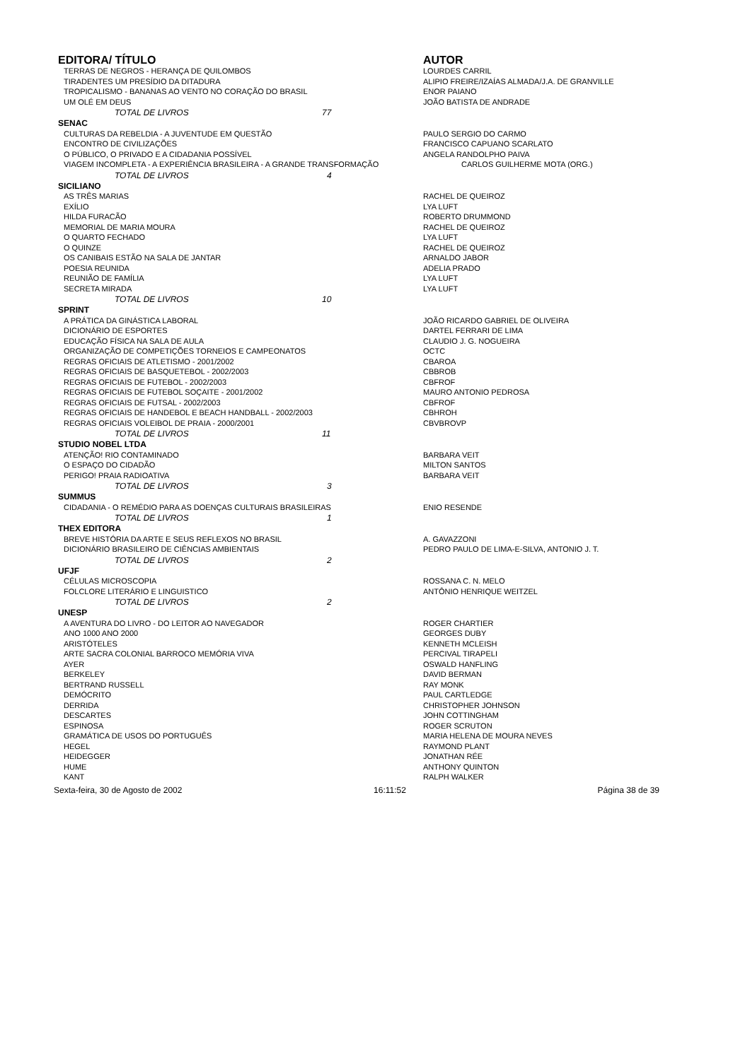| EDITORA/ TÍTULO | AUTOR |
| --- | --- |
| TERRAS DE NEGROS - HERANÇA DE QUILOMBOS | LOURDES CARRIL |
| TIRADENTES UM PRESÍDIO DA DITADURA | ALIPIO FREIRE/IZAÍAS ALMADA/J.A. DE GRANVILLE |
| TROPICALISMO - BANANAS AO VENTO NO CORAÇÃO DO BRASIL | ENOR PAIANO |
| UM OLÉ EM DEUS | JOÃO BATISTA DE ANDRADE |
| TOTAL DE LIVROS 77 | |
| SENAC | |
| CULTURAS DA REBELDIA - A JUVENTUDE EM QUESTÃO | PAULO SERGIO DO CARMO |
| ENCONTRO DE CIVILIZAÇÕES | FRANCISCO CAPUANO SCARLATO |
| O PÚBLICO, O PRIVADO E A CIDADANIA POSSÍVEL | ANGELA RANDOLPHO PAIVA |
| VIAGEM INCOMPLETA - A EXPERIÊNCIA BRASILEIRA - A GRANDE TRANSFORMAÇÃO | CARLOS GUILHERME MOTA (ORG.) |
| TOTAL DE LIVROS 4 | |
| SICILIANO | |
| AS TRÊS MARIAS | RACHEL DE QUEIROZ |
| EXÍLIO | LYA LUFT |
| HILDA FURACÃO | ROBERTO DRUMMOND |
| MEMORIAL DE MARIA MOURA | RACHEL DE QUEIROZ |
| O QUARTO FECHADO | LYA LUFT |
| O QUINZE | RACHEL DE QUEIROZ |
| OS CANIBAIS ESTÃO NA SALA DE JANTAR | ARNALDO JABOR |
| POESIA REUNIDA | ADELIA PRADO |
| REUNIÃO DE FAMÍLIA | LYA LUFT |
| SECRETA MIRADA | LYA LUFT |
| TOTAL DE LIVROS 10 | |
| SPRINT | |
| A PRÁTICA DA GINÁSTICA LABORAL | JOÃO RICARDO GABRIEL DE OLIVEIRA |
| DICIONÁRIO DE ESPORTES | DARTEL FERRARI DE LIMA |
| EDUCAÇÃO FÍSICA NA SALA DE AULA | CLAUDIO J. G. NOGUEIRA |
| ORGANIZAÇÃO DE COMPETIÇÕES TORNEIOS E CAMPEONATOS | OCTC |
| REGRAS OFICIAIS DE ATLETISMO - 2001/2002 | CBAROA |
| REGRAS OFICIAIS DE BASQUETEBOL - 2002/2003 | CBBROB |
| REGRAS OFICIAIS DE FUTEBOL - 2002/2003 | CBFROF |
| REGRAS OFICIAIS DE FUTEBOL SOÇAITE - 2001/2002 | MAURO ANTONIO PEDROSA |
| REGRAS OFICIAIS DE FUTSAL - 2002/2003 | CBFROF |
| REGRAS OFICIAIS DE HANDEBOL E BEACH HANDBALL - 2002/2003 | CBHROH |
| REGRAS OFICIAIS VOLEIBOL DE PRAIA - 2000/2001 | CBVBROVP |
| TOTAL DE LIVROS 11 | |
| STUDIO NOBEL LTDA | |
| ATENÇÃO! RIO CONTAMINADO | BARBARA VEIT |
| O ESPAÇO DO CIDADÃO | MILTON SANTOS |
| PERIGO! PRAIA RADIOATIVA | BARBARA VEIT |
| TOTAL DE LIVROS 3 | |
| SUMMUS | |
| CIDADANIA - O REMÉDIO PARA AS DOENÇAS CULTURAIS BRASILEIRAS | ENIO RESENDE |
| TOTAL DE LIVROS 1 | |
| THEX EDITORA | |
| BREVE HISTÓRIA DA ARTE E SEUS REFLEXOS NO BRASIL | A. GAVAZZONI |
| DICIONÁRIO BRASILEIRO DE CIÊNCIAS AMBIENTAIS | PEDRO PAULO DE LIMA-E-SILVA, ANTONIO J. T. |
| TOTAL DE LIVROS 2 | |
| UFJF | |
| CÉLULAS MICROSCOPIA | ROSSANA C. N. MELO |
| FOLCLORE LITERÁRIO E LINGUISTICO | ANTÔNIO HENRIQUE WEITZEL |
| TOTAL DE LIVROS 2 | |
| UNESP | |
| A AVENTURA DO LIVRO - DO LEITOR AO NAVEGADOR | ROGER CHARTIER |
| ANO 1000 ANO 2000 | GEORGES DUBY |
| ARISTÓTELES | KENNETH MCLEISH |
| ARTE SACRA COLONIAL BARROCO MEMÓRIA VIVA | PERCIVAL TIRAPELI |
| AYER | OSWALD HANFLING |
| BERKELEY | DAVID BERMAN |
| BERTRAND RUSSELL | RAY MONK |
| DEMÓCRITO | PAUL CARTLEDGE |
| DERRIDA | CHRISTOPHER JOHNSON |
| DESCARTES | JOHN COTTINGHAM |
| ESPINOSA | ROGER SCRUTON |
| GRAMÁTICA DE USOS DO PORTUGUÊS | MARIA HELENA DE MOURA NEVES |
| HEGEL | RAYMOND PLANT |
| HEIDEGGER | JONATHAN RÉE |
| HUME | ANTHONY QUINTON |
| KANT | RALPH WALKER |
Sexta-feira, 30 de Agosto de 2002 16:11:52 Página 38 de 39